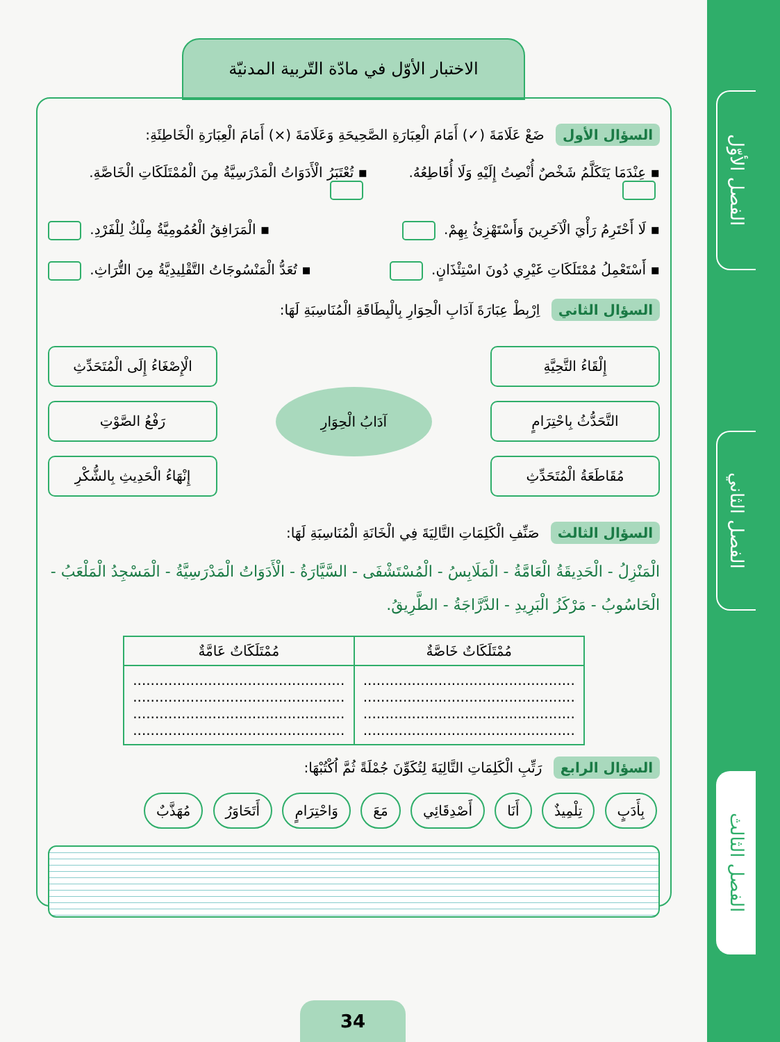الفصل الأوّل
الفصل الثاني
الفصل الثالث
الاختبار الأوّل في مادّة التّربية المدنيّة
السؤال الأول ضَعْ عَلَامَةَ (✓) أَمَامَ الْعِبَارَةِ الصَّحِيحَةِ وَعَلَامَةَ (×) أَمَامَ الْعِبَارَةِ الْخَاطِئَةِ:
▪ عِنْدَمَا يَتَكَلَّمُ شَخْصٌ أُنْصِتُ إِلَيْهِ وَلَا أُقَاطِعُهُ. ▪ تُعْتَبَرُ الْأَدَوَاتُ الْمَدْرَسِيَّةُ مِنَ الْمُمْتَلَكَاتِ الْخَاصَّةِ.
▪ لَا أَحْتَرِمُ رَأْيَ الْآخَرِينَ وَأَسْتَهْزِئُ بِهِمْ. ▪ الْمَرَافِقُ الْعُمُومِيَّةُ مِلْكٌ لِلْفَرْدِ.
▪ أَسْتَعْمِلُ مُمْتَلَكَاتِ غَيْرِي دُونَ اسْتِئْذَانٍ. ▪ تُعَدُّ الْمَنْسُوجَاتُ التَّقْلِيدِيَّةُ مِنَ التُّرَاثِ.
السؤال الثاني اِرْبِطْ عِبَارَةَ آدَابِ الْحِوَارِ بِالْبِطَاقَةِ الْمُنَاسِبَةِ لَهَا:
إِلْقَاءُ التَّحِيَّةِ
التَّحَدُّثُ بِاحْتِرَامٍ
مُقَاطَعَةُ الْمُتَحَدِّثِ
آدَابُ الْحِوَارِ
الْإِصْغَاءُ إِلَى الْمُتَحَدِّثِ
رَفْعُ الصَّوْتِ
إِنْهَاءُ الْحَدِيثِ بِالشُّكْرِ
السؤال الثالث صَنِّفِ الْكَلِمَاتِ التَّالِيَةَ فِي الْخَانَةِ الْمُنَاسِبَةِ لَهَا:
الْمَنْزِلُ - الْحَدِيقَةُ الْعَامَّةُ - الْمَلَابِسُ - الْمُسْتَشْفَى - السَّيَّارَةُ - الْأَدَوَاتُ الْمَدْرَسِيَّةُ - الْمَسْجِدُ الْمَلْعَبُ - الْحَاسُوبُ - مَرْكَزُ الْبَرِيدِ - الدَّرَّاجَةُ - الطَّرِيقُ.
| مُمْتَلَكَاتٌ خَاصَّةٌ | مُمْتَلَكَاتٌ عَامَّةٌ |
| --- | --- |
| ................................................ ................................................ ................................................ ................................................ | ................................................ ................................................ ................................................ ................................................ |
السؤال الرابع رَتِّبِ الْكَلِمَاتِ التَّالِيَةَ لِتُكَوِّنَ جُمْلَةً ثُمَّ اُكْتُبْهَا:
بِأَدَبٍ تِلْمِيذٌ أَنَا أَصْدِقَائِي مَعَ وَاحْتِرَامٍ أَتَحَاوَرُ مُهَذَّبٌ
34